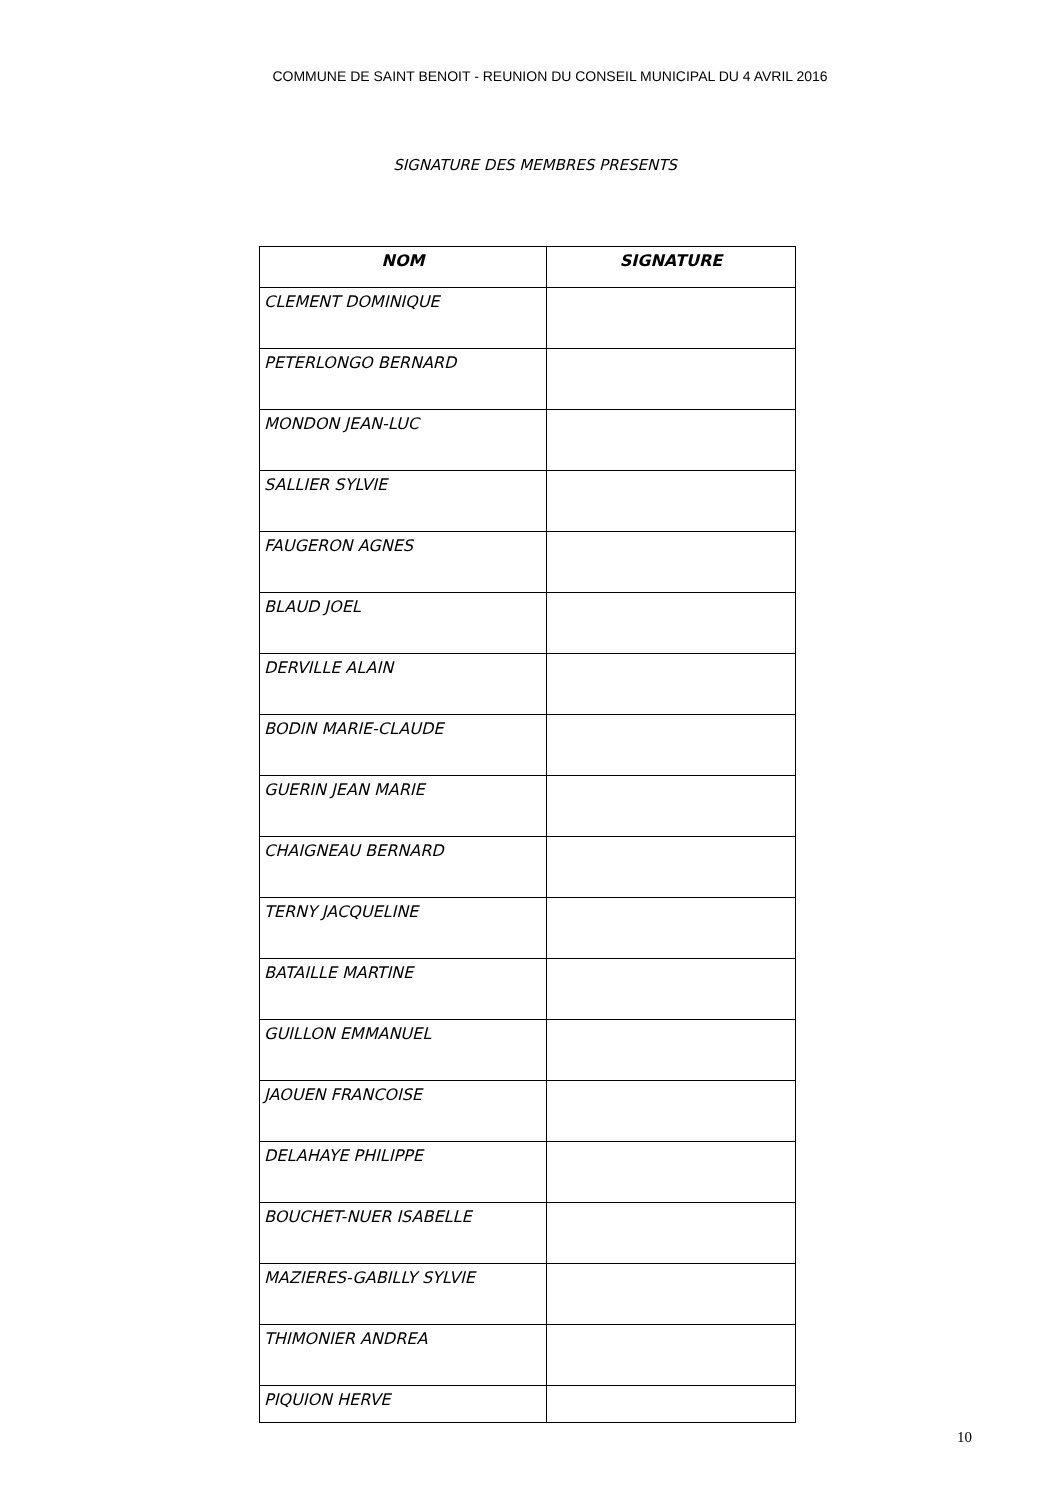COMMUNE DE SAINT BENOIT - REUNION DU CONSEIL MUNICIPAL DU 4 AVRIL 2016
SIGNATURE DES MEMBRES PRESENTS
| NOM | SIGNATURE |
| --- | --- |
| CLEMENT DOMINIQUE | |
| PETERLONGO BERNARD | |
| MONDON JEAN-LUC | |
| SALLIER SYLVIE | |
| FAUGERON AGNES | |
| BLAUD JOEL | |
| DERVILLE ALAIN | |
| BODIN MARIE-CLAUDE | |
| GUERIN JEAN MARIE | |
| CHAIGNEAU BERNARD | |
| TERNY JACQUELINE | |
| BATAILLE MARTINE | |
| GUILLON EMMANUEL | |
| JAOUEN FRANCOISE | |
| DELAHAYE PHILIPPE | |
| BOUCHET-NUER ISABELLE | |
| MAZIERES-GABILLY SYLVIE | |
| THIMONIER ANDREA | |
| PIQUION HERVE | |
10